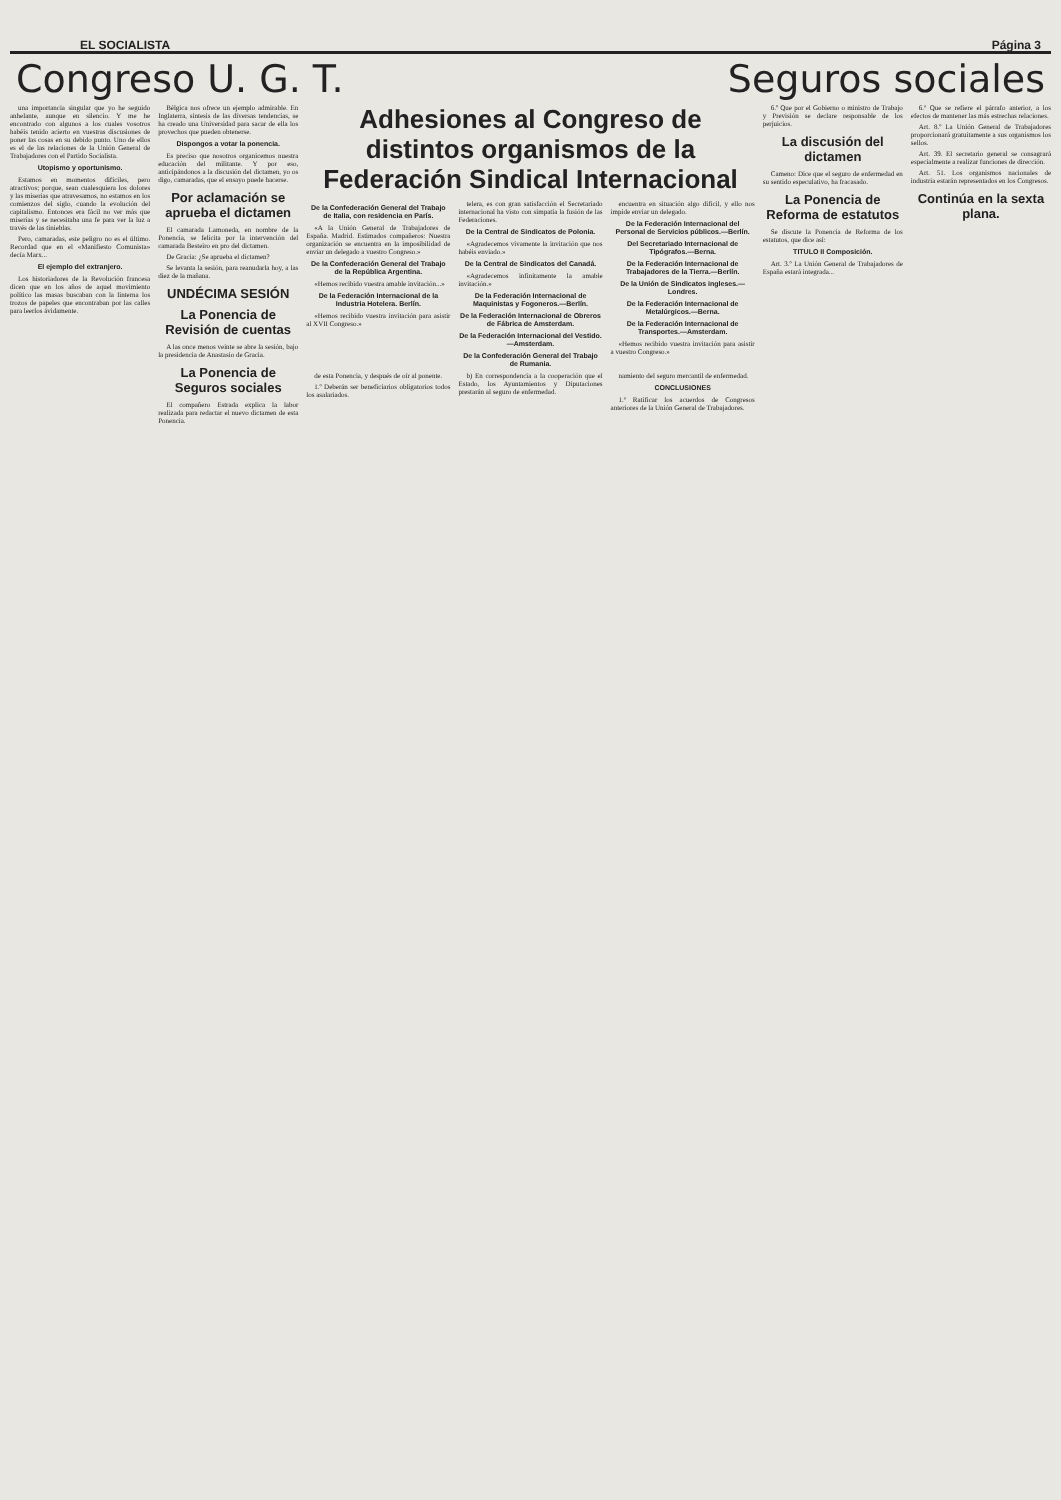EL SOCIALISTA Página 3
Congreso U. G. T. Seguros sociales
una importancia singular que yo he seguido anhelante, aunque en silencio. Y me he encontrado con algunos a los cuales vosotros habéis tenido acierto en vuestras discusiones de poner las cosas en su debido punto. Uno de ellos es el de las relaciones de la Unión General de Trabajadores con el Partido Socialista.
Utopismo y oportunismo.
Estamos en momentos difíciles, pero atractivos; porque, sean cualesquiera los dolores y las miserias que atravesamos, no estamos en los comienzos del siglo, cuando la evolución del capitalismo. Entonces era fácil no ver más que miserias y se necesitaba una fe para ver la luz a través de las tinieblas.
Pero, camaradas, este peligro no es el último. Recordad que en el «Manifiesto Comunista» decía Marx...
El ejemplo del extranjero.
Los historiadores de la Revolución francesa dicen que en los años de aquel movimiento político las masas buscaban con la linterna los trozos de papeles que encontraban por las calles para leerlos ávidamente.
Bélgica nos ofrece un ejemplo admirable. En Inglaterra, síntesis de las diversas tendencias, se ha creado una Universidad para sacar de ella los provechos que pueden obtenerse.
Dispongos a votar la ponencia.
Es preciso que nosotros organicemos nuestra educación del militante. Y por eso, anticipándonos a la discusión del dictamen, yo os digo, camaradas, que el ensayo puede hacerse.
Por aclamación se aprueba el dictamen
El camarada Lamoneda, en nombre de la Ponencia, se felicita por la intervención del camarada Besteiro en pro del dictamen.
De Gracia: ¿Se aprueba el dictamen?
Se levanta la sesión, para reanudarla hoy, a las diez de la mañana.
UNDÉCIMA SESIÓN
La Ponencia de Revisión de cuentas
A las once menos veinte se abre la sesión, bajo la presidencia de Anastasio de Gracia.
La Ponencia de Seguros sociales
El compañero Estrada explica la labor realizada para redactar el nuevo dictamen de esta Ponencia.
Adhesiones al Congreso de distintos organismos de la Federación Sindical Internacional
De la Confederación General del Trabajo de Italia, con residencia en París.
«A la Unión General de Trabajadores de España. Madrid. Estimados compañeros: Nuestra organización se encuentra en la imposibilidad de enviar un delegado a vuestro Congreso.»
De la Confederación General del Trabajo de la República Argentina.
«Hemos recibido vuestra amable invitación...»
De la Federación Internacional de la Industria Hotelera. Berlín.
«Hemos recibido vuestra invitación para asistir al XVII Congreso.»
telera, es con gran satisfacción el Secretariado internacional ha visto con simpatía la fusión de las Federaciones.
De la Central de Sindicatos de Polonia.
«Agradecemos vivamente la invitación que nos habéis enviado.»
De la Central de Sindicatos del Canadá.
«Agradecemos infinitamente la amable invitación.»
De la Federación Internacional de Maquinistas y Fogoneros.—Berlín.
De la Federación Internacional de Obreros de Fábrica de Amsterdam.
De la Federación Internacional del Vestido.—Amsterdam.
De la Confederación General del Trabajo de Rumania.
encuentra en situación algo difícil, y ello nos impide enviar un delegado.
De la Federación Internacional del Personal de Servicios públicos.—Berlín.
Del Secretariado Internacional de Tipógrafos.—Berna.
De la Federación Internacional de Trabajadores de la Tierra.—Berlín.
De la Unión de Sindicatos ingleses.—Londres.
De la Federación Internacional de Metalúrgicos.—Berna.
De la Federación Internacional de Transportes.—Amsterdam.
«Hemos recibido vuestra invitación para asistir a vuestro Congreso.»
de esta Ponencia, y después de oír al ponente.
1.º Deberán ser beneficiarios obligatorios todos los asalariados.
b) En correspondencia a la cooperación que el Estado, los Ayuntamientos y Diputaciones prestarán al seguro de enfermedad.
namiento del seguro mercantil de enfermedad.
CONCLUSIONES
1.ª Ratificar los acuerdos de Congresos anteriores de la Unión General de Trabajadores.
6.º Que por el Gobierno o ministro de Trabajo y Previsión se declare responsable de los perjuicios.
La discusión del dictamen
Cameno: Dice que el seguro de enfermedad en su sentido especulativo, ha fracasado.
La Ponencia de Reforma de estatutos
Se discute la Ponencia de Reforma de los estatutos, que dice así:
TITULO II Composición.
Art. 3.º La Unión General de Trabajadores de España estará integrada...
6.ª Que se refiere el párrafo anterior, a los efectos de mantener las más estrechas relaciones.
Art. 8.º La Unión General de Trabajadores proporcionará gratuitamente a sus organismos los sellos.
Art. 39. El secretario general se consagrará especialmente a realizar funciones de dirección.
Art. 51. Los organismos nacionales de industria estarán representados en los Congresos.
Continúa en la sexta plana.